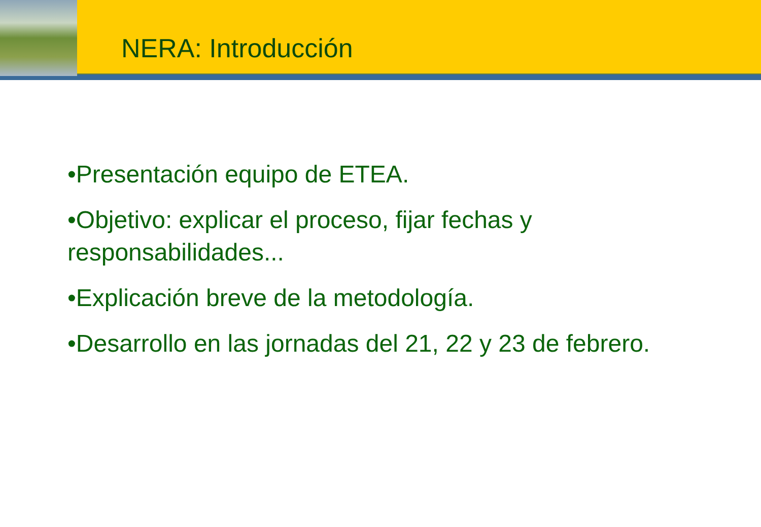NERA: Introducción
•Presentación equipo de ETEA.
•Objetivo: explicar el proceso, fijar fechas y responsabilidades...
•Explicación breve de la metodología.
•Desarrollo en las jornadas del 21, 22 y 23 de febrero.